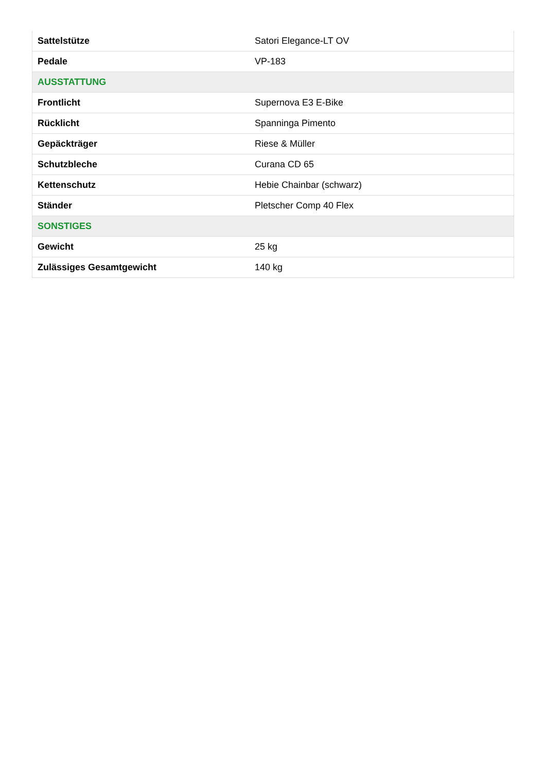| Sattelstütze | Satori Elegance-LT OV |
| Pedale | VP-183 |
| AUSSTATTUNG | |
| Frontlicht | Supernova E3 E-Bike |
| Rücklicht | Spanninga Pimento |
| Gepäckträger | Riese & Müller |
| Schutzbleche | Curana CD 65 |
| Kettenschutz | Hebie Chainbar (schwarz) |
| Ständer | Pletscher Comp 40 Flex |
| SONSTIGES | |
| Gewicht | 25 kg |
| Zulässiges Gesamtgewicht | 140 kg |